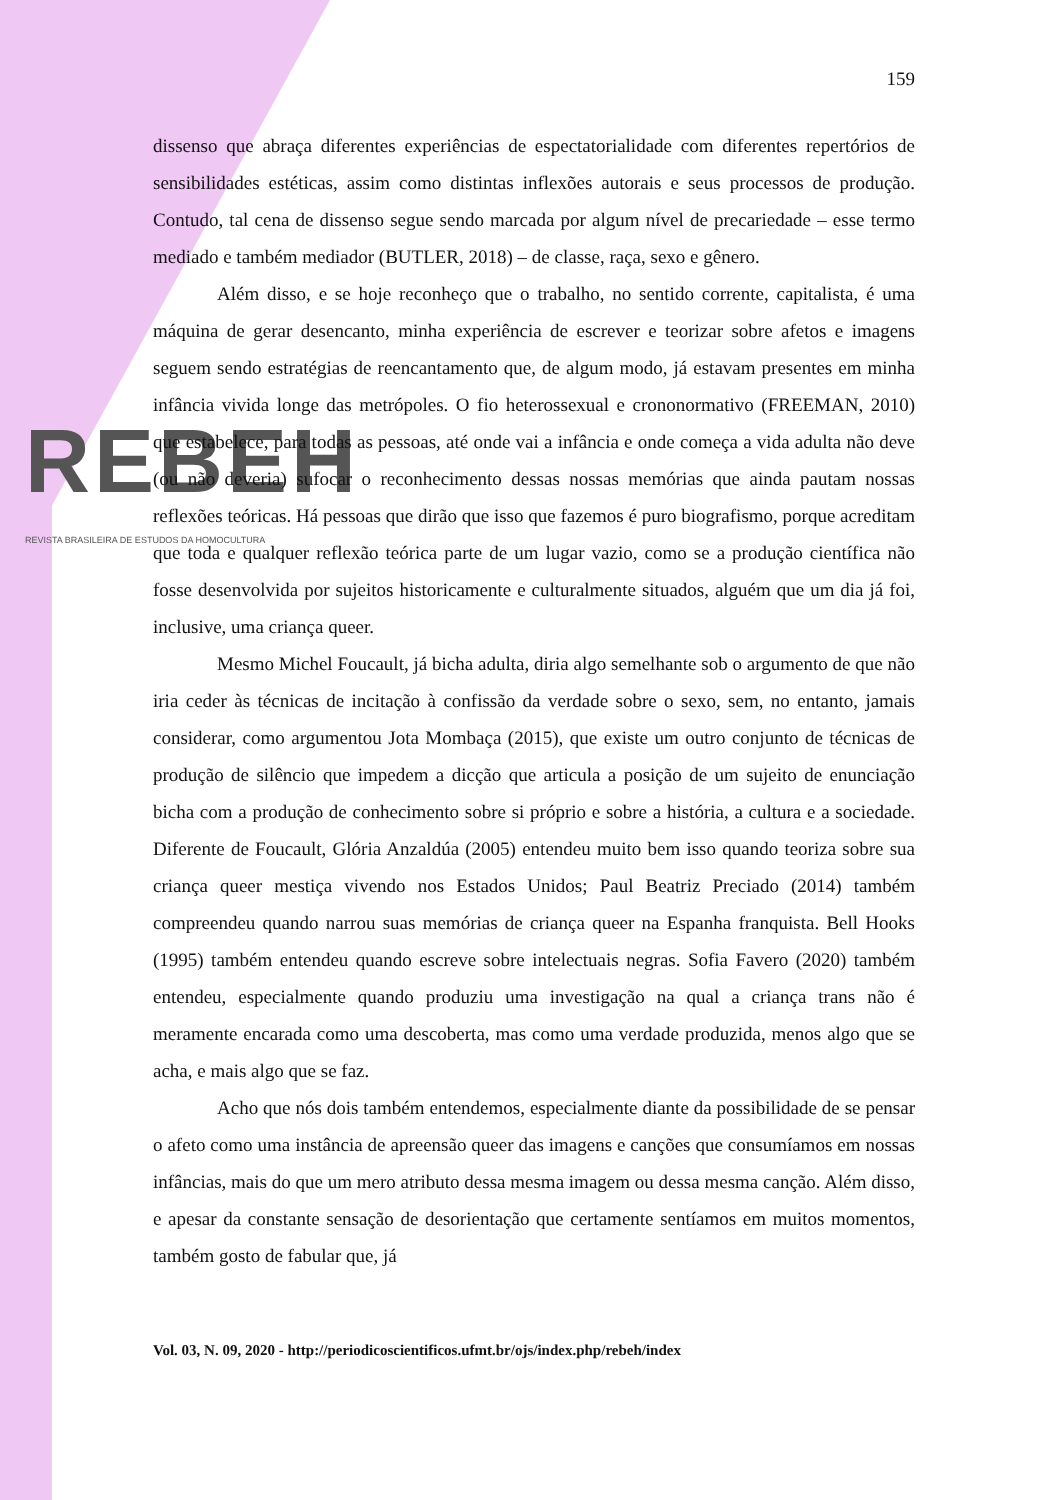REBEH
REVISTA BRASILEIRA DE ESTUDOS DA HOMOCULTURA
159
dissenso que abraça diferentes experiências de espectatorialidade com diferentes repertórios de sensibilidades estéticas, assim como distintas inflexões autorais e seus processos de produção. Contudo, tal cena de dissenso segue sendo marcada por algum nível de precariedade – esse termo mediado e também mediador (BUTLER, 2018) – de classe, raça, sexo e gênero.
Além disso, e se hoje reconheço que o trabalho, no sentido corrente, capitalista, é uma máquina de gerar desencanto, minha experiência de escrever e teorizar sobre afetos e imagens seguem sendo estratégias de reencantamento que, de algum modo, já estavam presentes em minha infância vivida longe das metrópoles. O fio heterossexual e crononormativo (FREEMAN, 2010) que estabelece, para todas as pessoas, até onde vai a infância e onde começa a vida adulta não deve (ou não deveria) sufocar o reconhecimento dessas nossas memórias que ainda pautam nossas reflexões teóricas. Há pessoas que dirão que isso que fazemos é puro biografismo, porque acreditam que toda e qualquer reflexão teórica parte de um lugar vazio, como se a produção científica não fosse desenvolvida por sujeitos historicamente e culturalmente situados, alguém que um dia já foi, inclusive, uma criança queer.
Mesmo Michel Foucault, já bicha adulta, diria algo semelhante sob o argumento de que não iria ceder às técnicas de incitação à confissão da verdade sobre o sexo, sem, no entanto, jamais considerar, como argumentou Jota Mombaça (2015), que existe um outro conjunto de técnicas de produção de silêncio que impedem a dicção que articula a posição de um sujeito de enunciação bicha com a produção de conhecimento sobre si próprio e sobre a história, a cultura e a sociedade. Diferente de Foucault, Glória Anzaldúa (2005) entendeu muito bem isso quando teoriza sobre sua criança queer mestiça vivendo nos Estados Unidos; Paul Beatriz Preciado (2014) também compreendeu quando narrou suas memórias de criança queer na Espanha franquista. Bell Hooks (1995) também entendeu quando escreve sobre intelectuais negras. Sofia Favero (2020) também entendeu, especialmente quando produziu uma investigação na qual a criança trans não é meramente encarada como uma descoberta, mas como uma verdade produzida, menos algo que se acha, e mais algo que se faz.
Acho que nós dois também entendemos, especialmente diante da possibilidade de se pensar o afeto como uma instância de apreensão queer das imagens e canções que consumíamos em nossas infâncias, mais do que um mero atributo dessa mesma imagem ou dessa mesma canção. Além disso, e apesar da constante sensação de desorientação que certamente sentíamos em muitos momentos, também gosto de fabular que, já
Vol. 03, N. 09, 2020 - http://periodicoscientificos.ufmt.br/ojs/index.php/rebeh/index